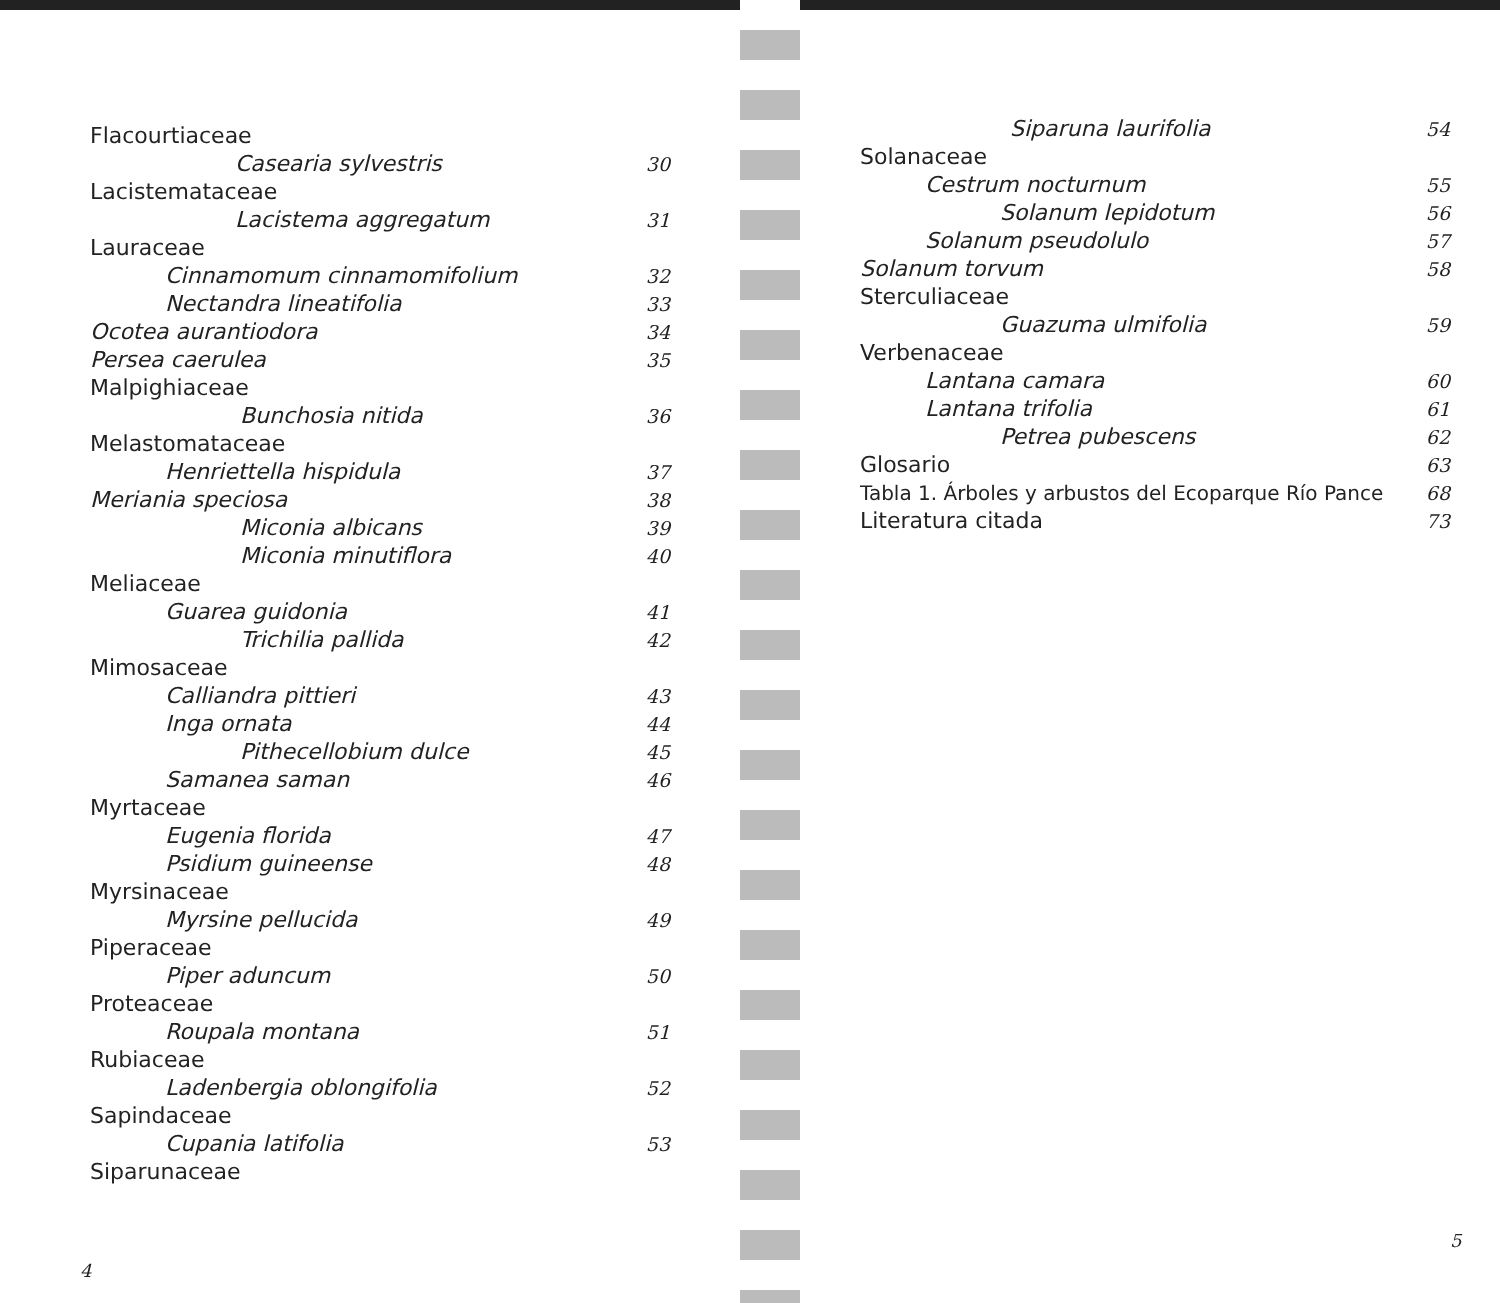| Flacourtiaceae | |
| Casearia sylvestris | 30 |
| Lacistemataceae | |
| Lacistema aggregatum | 31 |
| Lauraceae | |
| Cinnamomum cinnamomifolium | 32 |
| Nectandra lineatifolia | 33 |
| Ocotea aurantiodora | 34 |
| Persea caerulea | 35 |
| Malpighiaceae | |
| Bunchosia nitida | 36 |
| Melastomataceae | |
| Henriettella hispidula | 37 |
| Meriania speciosa | 38 |
| Miconia albicans | 39 |
| Miconia minutiflora | 40 |
| Meliaceae | |
| Guarea guidonia | 41 |
| Trichilia pallida | 42 |
| Mimosaceae | |
| Calliandra pittieri | 43 |
| Inga ornata | 44 |
| Pithecellobium dulce | 45 |
| Samanea saman | 46 |
| Myrtaceae | |
| Eugenia florida | 47 |
| Psidium guineense | 48 |
| Myrsinaceae | |
| Myrsine pellucida | 49 |
| Piperaceae | |
| Piper aduncum | 50 |
| Proteaceae | |
| Roupala montana | 51 |
| Rubiaceae | |
| Ladenbergia oblongifolia | 52 |
| Sapindaceae | |
| Cupania latifolia | 53 |
| Siparunaceae | |
4
| Siparuna laurifolia | 54 |
| Solanaceae | |
| Cestrum nocturnum | 55 |
| Solanum lepidotum | 56 |
| Solanum pseudolulo | 57 |
| Solanum torvum | 58 |
| Sterculiaceae | |
| Guazuma ulmifolia | 59 |
| Verbenaceae | |
| Lantana camara | 60 |
| Lantana trifolia | 61 |
| Petrea pubescens | 62 |
| Glosario | 63 |
| Tabla 1. Árboles y arbustos del Ecoparque Río Pance | 68 |
| Literatura citada | 73 |
5